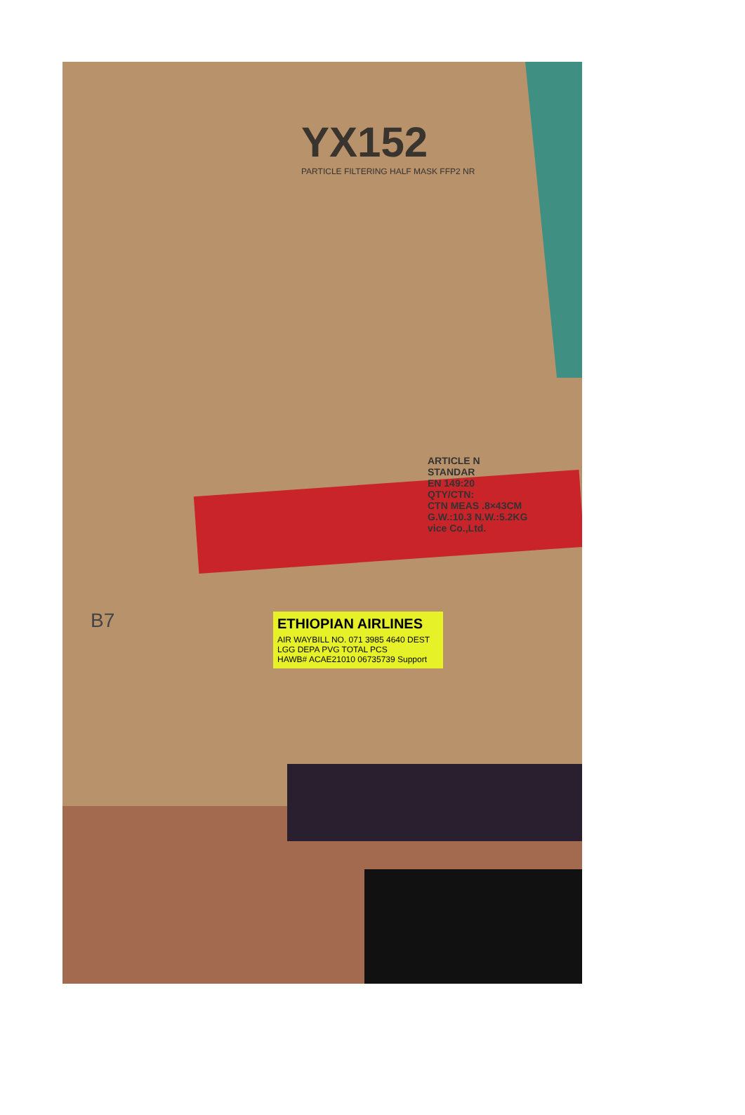YX152
PARTICLE FILTERING HALF MASK FFP2 NR
ETHIOPIAN AIRLINES
AIR WAYBILL NO. 071 3985 4640 DEST LGG DEPA PVG TOTAL PCS
HAWB# ACAE21010 06735739 Support
ARTICLE N
STANDAR
EN 149:20
QTY/CTN:
CTN MEAS .8×43CM
G.W.:10.3 N.W.:5.2KG
vice Co.,Ltd.
B7